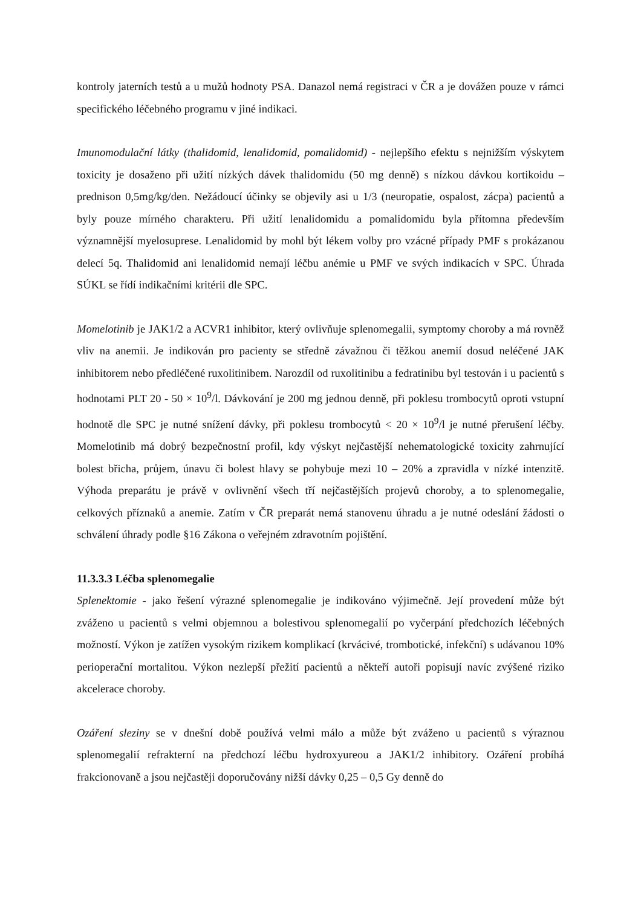kontroly jaterních testů a u mužů hodnoty PSA. Danazol nemá registraci v ČR a je dovážen pouze v rámci specifického léčebného programu v jiné indikaci.
Imunomodulační látky (thalidomid, lenalidomid, pomalidomid) - nejlepšího efektu s nejnižším výskytem toxicity je dosaženo při užití nízkých dávek thalidomidu (50 mg denně) s nízkou dávkou kortikoidu – prednison 0,5mg/kg/den. Nežádoucí účinky se objevily asi u 1/3 (neuropatie, ospalost, zácpa) pacientů a byly pouze mírného charakteru. Při užití lenalidomidu a pomalidomidu byla přítomna především významnější myelosuprese. Lenalidomid by mohl být lékem volby pro vzácné případy PMF s prokázanou delecí 5q. Thalidomid ani lenalidomid nemají léčbu anémie u PMF ve svých indikacích v SPC. Úhrada SÚKL se řídí indikačními kritérii dle SPC.
Momelotinib je JAK1/2 a ACVR1 inhibitor, který ovlivňuje splenomegalii, symptomy choroby a má rovněž vliv na anemii. Je indikován pro pacienty se středně závažnou či těžkou anemií dosud neléčené JAK inhibitorem nebo předléčené ruxolitinibem. Narozdíl od ruxolitinibu a fedratinibu byl testován i u pacientů s hodnotami PLT 20 - 50 × 10<sup>9</sup>/l. Dávkování je 200 mg jednou denně, při poklesu trombocytů oproti vstupní hodnotě dle SPC je nutné snížení dávky, při poklesu trombocytů < 20 × 10<sup>9</sup>/l je nutné přerušení léčby. Momelotinib má dobrý bezpečnostní profil, kdy výskyt nejčastější nehematologické toxicity zahrnující bolest břicha, průjem, únavu či bolest hlavy se pohybuje mezi 10 – 20% a zpravidla v nízké intenzitě. Výhoda preparátu je právě v ovlivnění všech tří nejčastějších projevů choroby, a to splenomegalie, celkových příznaků a anemie. Zatím v ČR preparát nemá stanovenu úhradu a je nutné odeslání žádosti o schválení úhrady podle §16 Zákona o veřejném zdravotním pojištění.
11.3.3.3 Léčba splenomegalie
Splenektomie - jako řešení výrazné splenomegalie je indikováno výjimečně. Její provedení může být zváženo u pacientů s velmi objemnou a bolestivou splenomegalií po vyčerpání předchozích léčebných možností. Výkon je zatížen vysokým rizikem komplikací (krvácivé, trombotické, infekční) s udávanou 10% perioperační mortalitou. Výkon nezlepší přežití pacientů a někteří autoři popisují navíc zvýšené riziko akcelerace choroby.
Ozáření sleziny se v dnešní době používá velmi málo a může být zváženo u pacientů s výraznou splenomegalií refrakterní na předchozí léčbu hydroxyureou a JAK1/2 inhibitory. Ozáření probíhá frakcionovaně a jsou nejčastěji doporučovány nižší dávky 0,25 – 0,5 Gy denně do